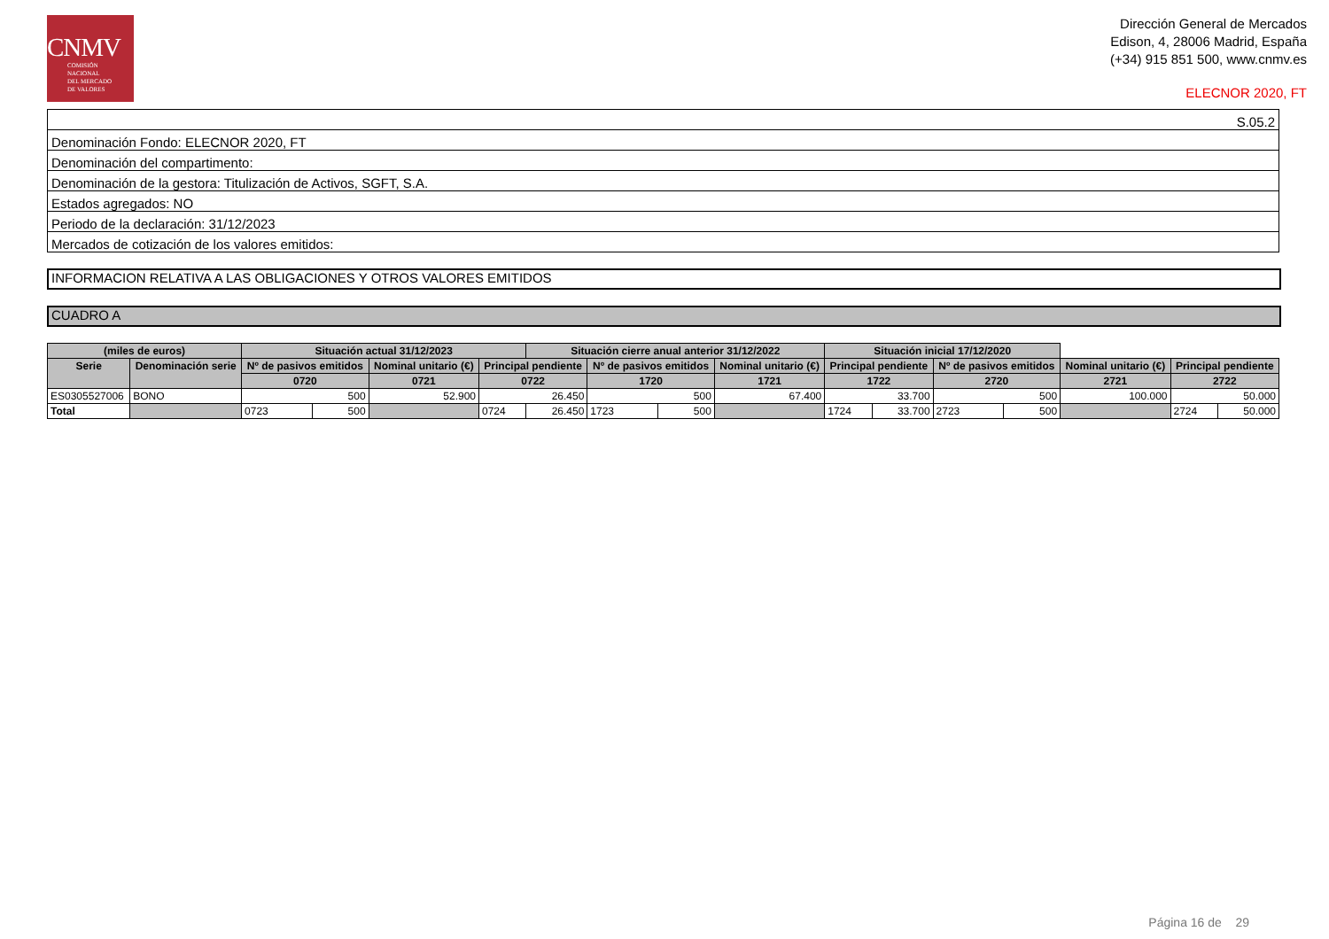CNMV
COMISIÓN
NACIONAL
DEL MERCADO
DE VALORES
Dirección General de Mercados
Edison, 4, 28006 Madrid, España
(+34) 915 851 500, www.cnmv.es
ELECNOR 2020, FT
| S.05.2 |
| Denominación Fondo: ELECNOR 2020, FT |
| Denominación del compartimento: |
| Denominación de la gestora: Titulización de Activos, SGFT, S.A. |
| Estados agregados: NO |
| Periodo de la declaración: 31/12/2023 |
| Mercados de cotización de los valores emitidos: |
INFORMACION RELATIVA A LAS OBLIGACIONES Y OTROS VALORES EMITIDOS
CUADRO A
| (miles de euros) | | Situación actual 31/12/2023 | | | | Situación cierre anual anterior 31/12/2022 | | | | Situación inicial 17/12/2020 | | | | | | |
| --- | --- | --- | --- | --- | --- | --- | --- | --- | --- | --- | --- | --- | --- | --- | --- | --- |
| Serie | Denominación serie | Nº de pasivos emitidos | | Nominal unitario (€) | Principal pendiente | | Nº de pasivos emitidos | | Nominal unitario (€) | Principal pendiente | | Nº de pasivos emitidos | | Nominal unitario (€) | Principal pendiente | |
| | | 0720 | | 0721 | 0722 | | 1720 | | 1721 | 1722 | | 2720 | | 2721 | 2722 | |
| ES0305527006 | BONO | 500 | | 52.900 | 26.450 | | 500 | | 67.400 | 33.700 | | 500 | | 100.000 | 50.000 | |
| Total | | 0723 | 500 | | 0724 | 26.450 | 1723 | 500 | | 1724 | 33.700 | 2723 | 500 | | 2724 | 50.000 |
Página 16 de 29